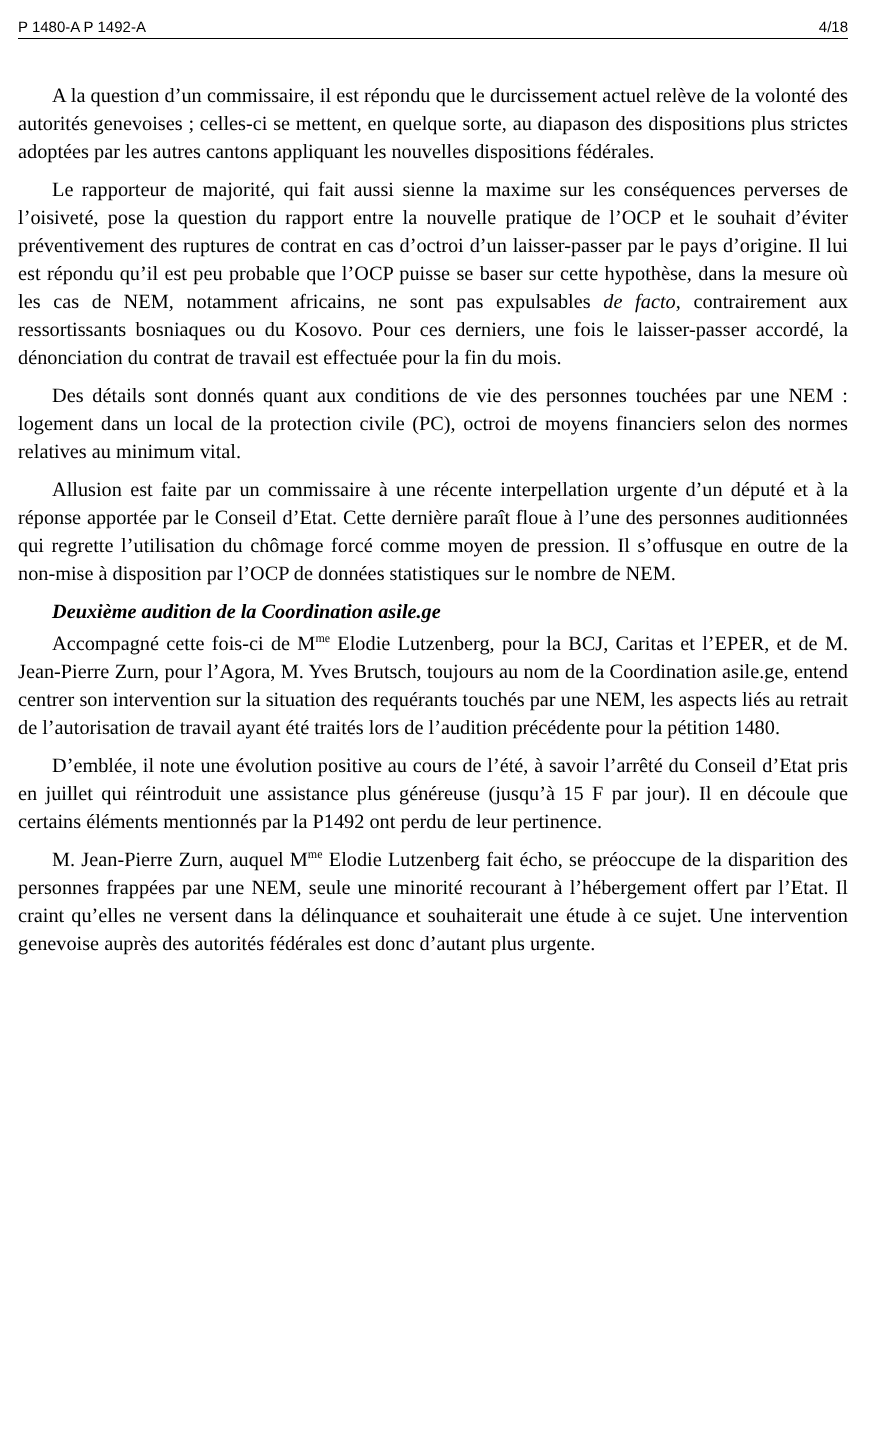P 1480-A P 1492-A 4/18
A la question d’un commissaire, il est répondu que le durcissement actuel relève de la volonté des autorités genevoises ; celles-ci se mettent, en quelque sorte, au diapason des dispositions plus strictes adoptées par les autres cantons appliquant les nouvelles dispositions fédérales.
Le rapporteur de majorité, qui fait aussi sienne la maxime sur les conséquences perverses de l’oisiveté, pose la question du rapport entre la nouvelle pratique de l’OCP et le souhait d’éviter préventivement des ruptures de contrat en cas d’octroi d’un laisser-passer par le pays d’origine. Il lui est répondu qu’il est peu probable que l’OCP puisse se baser sur cette hypothèse, dans la mesure où les cas de NEM, notamment africains, ne sont pas expulsables de facto, contrairement aux ressortissants bosniaques ou du Kosovo. Pour ces derniers, une fois le laisser-passer accordé, la dénonciation du contrat de travail est effectuée pour la fin du mois.
Des détails sont donnés quant aux conditions de vie des personnes touchées par une NEM : logement dans un local de la protection civile (PC), octroi de moyens financiers selon des normes relatives au minimum vital.
Allusion est faite par un commissaire à une récente interpellation urgente d’un député et à la réponse apportée par le Conseil d’Etat. Cette dernière paraît floue à l’une des personnes auditionnées qui regrette l’utilisation du chômage forcé comme moyen de pression. Il s’offusque en outre de la non-mise à disposition par l’OCP de données statistiques sur le nombre de NEM.
Deuxième audition de la Coordination asile.ge
Accompagné cette fois-ci de M<sup>me</sup> Elodie Lutzenberg, pour la BCJ, Caritas et l’EPER, et de M. Jean-Pierre Zurn, pour l’Agora, M. Yves Brutsch, toujours au nom de la Coordination asile.ge, entend centrer son intervention sur la situation des requérants touchés par une NEM, les aspects liés au retrait de l’autorisation de travail ayant été traités lors de l’audition précédente pour la pétition 1480.
D’emblée, il note une évolution positive au cours de l’été, à savoir l’arrêté du Conseil d’Etat pris en juillet qui réintroduit une assistance plus généreuse (jusqu’à 15 F par jour). Il en découle que certains éléments mentionnés par la P1492 ont perdu de leur pertinence.
M. Jean-Pierre Zurn, auquel M<sup>me</sup> Elodie Lutzenberg fait écho, se préoccupe de la disparition des personnes frappées par une NEM, seule une minorité recourant à l’hébergement offert par l’Etat. Il craint qu’elles ne versent dans la délinquance et souhaiterait une étude à ce sujet. Une intervention genevoise auprès des autorités fédérales est donc d’autant plus urgente.